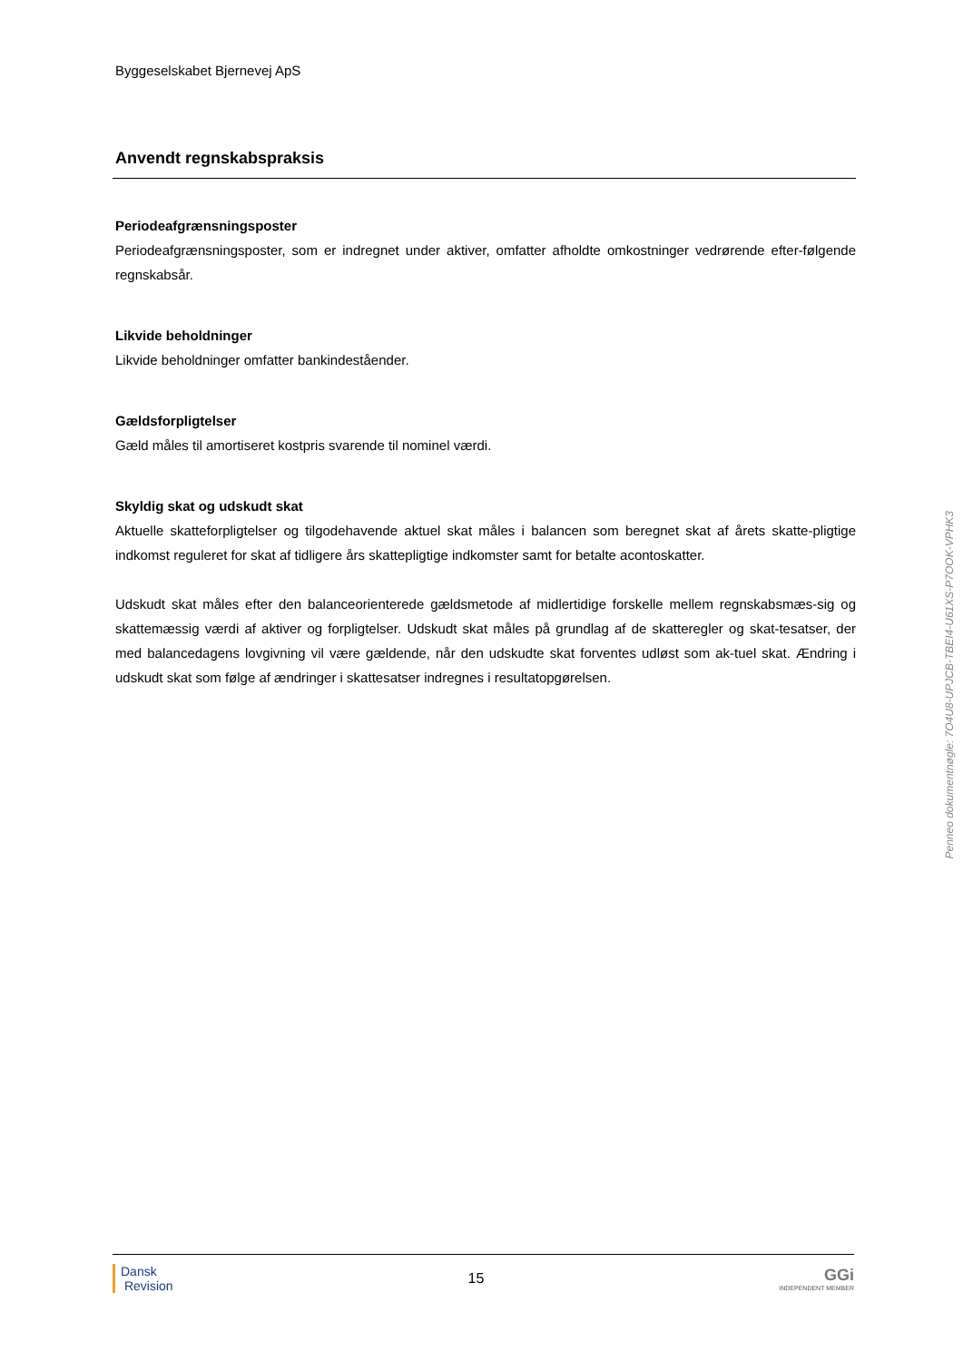Byggeselskabet Bjernevej ApS
Anvendt regnskabspraksis
Periodeafgrænsningsposter
Periodeafgrænsningsposter, som er indregnet under aktiver, omfatter afholdte omkostninger vedrørende efter-følgende regnskabsår.
Likvide beholdninger
Likvide beholdninger omfatter bankindeståender.
Gældsforpligtelser
Gæld måles til amortiseret kostpris svarende til nominel værdi.
Skyldig skat og udskudt skat
Aktuelle skatteforpligtelser og tilgodehavende aktuel skat måles i balancen som beregnet skat af årets skatte-pligtige indkomst reguleret for skat af tidligere års skattepligtige indkomster samt for betalte acontoskatter.
Udskudt skat måles efter den balanceorienterede gældsmetode af midlertidige forskelle mellem regnskabsmæs-sig og skattemæssig værdi af aktiver og forpligtelser. Udskudt skat måles på grundlag af de skatteregler og skat-tesatser, der med balancedagens lovgivning vil være gældende, når den udskudte skat forventes udløst som ak-tuel skat. Ændring i udskudt skat som følge af ændringer i skattesatser indregnes i resultatopgørelsen.
Penneo dokumentnøgle: 7O4U8-UPJCB-TBEI4-U61XS-P7OOK-VPHK3
Dansk
Revision
15
GGi
INDEPENDENT MEMBER